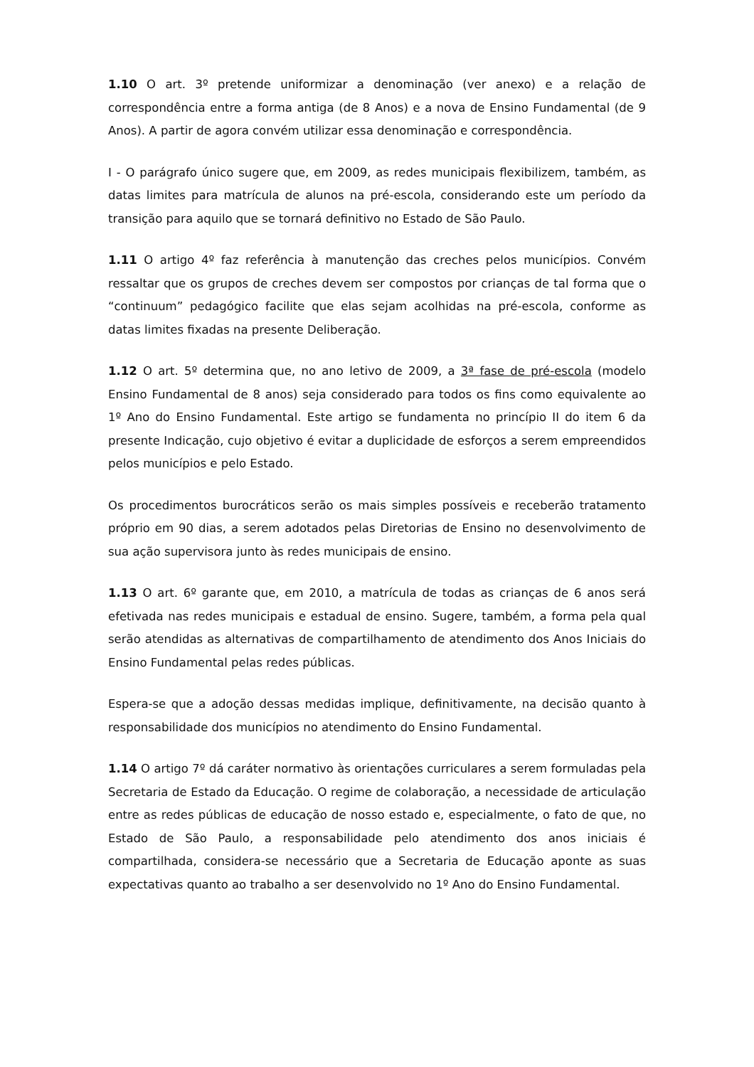1.10 O art. 3º pretende uniformizar a denominação (ver anexo) e a relação de correspondência entre a forma antiga (de 8 Anos) e a nova de Ensino Fundamental (de 9 Anos). A partir de agora convém utilizar essa denominação e correspondência.
I - O parágrafo único sugere que, em 2009, as redes municipais flexibilizem, também, as datas limites para matrícula de alunos na pré-escola, considerando este um período da transição para aquilo que se tornará definitivo no Estado de São Paulo.
1.11 O artigo 4º faz referência à manutenção das creches pelos municípios. Convém ressaltar que os grupos de creches devem ser compostos por crianças de tal forma que o “continuum” pedagógico facilite que elas sejam acolhidas na pré-escola, conforme as datas limites fixadas na presente Deliberação.
1.12 O art. 5º determina que, no ano letivo de 2009, a 3ª fase de pré-escola (modelo Ensino Fundamental de 8 anos) seja considerado para todos os fins como equivalente ao 1º Ano do Ensino Fundamental. Este artigo se fundamenta no princípio II do item 6 da presente Indicação, cujo objetivo é evitar a duplicidade de esforços a serem empreendidos pelos municípios e pelo Estado.
Os procedimentos burocráticos serão os mais simples possíveis e receberão tratamento próprio em 90 dias, a serem adotados pelas Diretorias de Ensino no desenvolvimento de sua ação supervisora junto às redes municipais de ensino.
1.13 O art. 6º garante que, em 2010, a matrícula de todas as crianças de 6 anos será efetivada nas redes municipais e estadual de ensino. Sugere, também, a forma pela qual serão atendidas as alternativas de compartilhamento de atendimento dos Anos Iniciais do Ensino Fundamental pelas redes públicas.
Espera-se que a adoção dessas medidas implique, definitivamente, na decisão quanto à responsabilidade dos municípios no atendimento do Ensino Fundamental.
1.14 O artigo 7º dá caráter normativo às orientações curriculares a serem formuladas pela Secretaria de Estado da Educação. O regime de colaboração, a necessidade de articulação entre as redes públicas de educação de nosso estado e, especialmente, o fato de que, no Estado de São Paulo, a responsabilidade pelo atendimento dos anos iniciais é compartilhada, considera-se necessário que a Secretaria de Educação aponte as suas expectativas quanto ao trabalho a ser desenvolvido no 1º Ano do Ensino Fundamental.